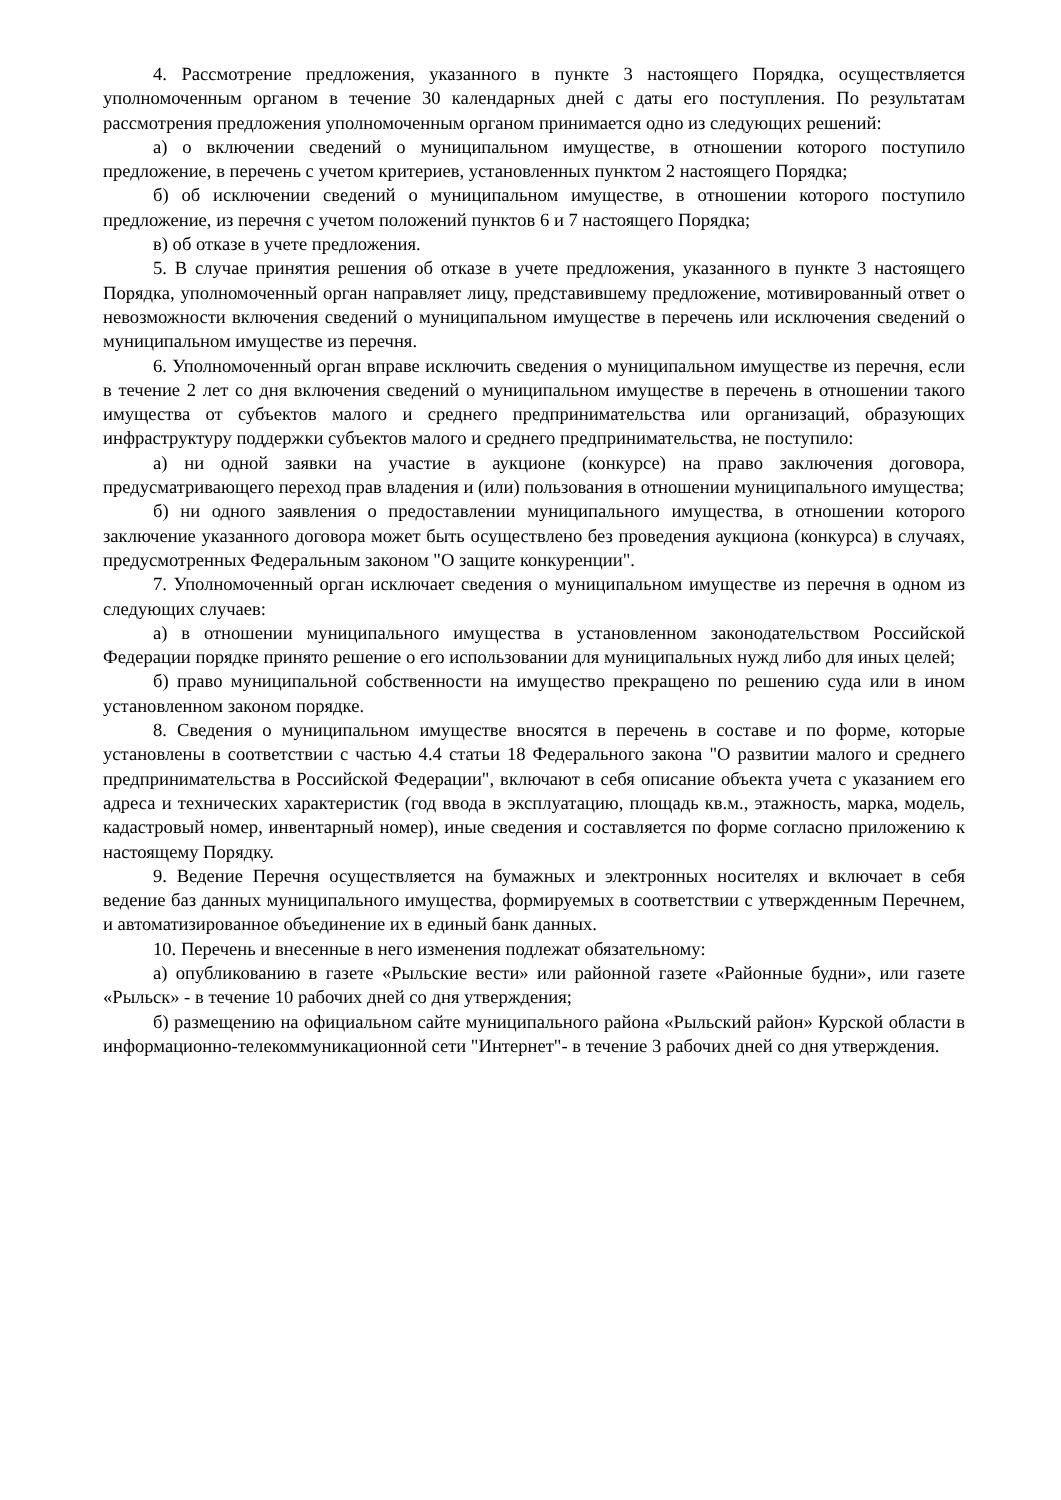4. Рассмотрение предложения, указанного в пункте 3 настоящего Порядка, осуществляется уполномоченным органом в течение 30 календарных дней с даты его поступления. По результатам рассмотрения предложения уполномоченным органом принимается одно из следующих решений:
а) о включении сведений о муниципальном имуществе, в отношении которого поступило предложение, в перечень с учетом критериев, установленных пунктом 2 настоящего Порядка;
б) об исключении сведений о муниципальном имуществе, в отношении которого поступило предложение, из перечня с учетом положений пунктов 6 и 7 настоящего Порядка;
в) об отказе в учете предложения.
5. В случае принятия решения об отказе в учете предложения, указанного в пункте 3 настоящего Порядка, уполномоченный орган направляет лицу, представившему предложение, мотивированный ответ о невозможности включения сведений о муниципальном имуществе в перечень или исключения сведений о муниципальном имуществе из перечня.
6. Уполномоченный орган вправе исключить сведения о муниципальном имуществе из перечня, если в течение 2 лет со дня включения сведений о муниципальном имуществе в перечень в отношении такого имущества от субъектов малого и среднего предпринимательства или организаций, образующих инфраструктуру поддержки субъектов малого и среднего предпринимательства, не поступило:
а) ни одной заявки на участие в аукционе (конкурсе) на право заключения договора, предусматривающего переход прав владения и (или) пользования в отношении муниципального имущества;
б) ни одного заявления о предоставлении муниципального имущества, в отношении которого заключение указанного договора может быть осуществлено без проведения аукциона (конкурса) в случаях, предусмотренных Федеральным законом "О защите конкуренции".
7. Уполномоченный орган исключает сведения о муниципальном имуществе из перечня в одном из следующих случаев:
а) в отношении муниципального имущества в установленном законодательством Российской Федерации порядке принято решение о его использовании для муниципальных нужд либо для иных целей;
б) право муниципальной собственности на имущество прекращено по решению суда или в ином установленном законом порядке.
8. Сведения о муниципальном имуществе вносятся в перечень в составе и по форме, которые установлены в соответствии с частью 4.4 статьи 18 Федерального закона "О развитии малого и среднего предпринимательства в Российской Федерации", включают в себя описание объекта учета с указанием его адреса и технических характеристик (год ввода в эксплуатацию, площадь кв.м., этажность, марка, модель, кадастровый номер, инвентарный номер), иные сведения и составляется по форме согласно приложению к настоящему Порядку.
9. Ведение Перечня осуществляется на бумажных и электронных носителях и включает в себя ведение баз данных муниципального имущества, формируемых в соответствии с утвержденным Перечнем, и автоматизированное объединение их в единый банк данных.
10. Перечень и внесенные в него изменения подлежат обязательному:
а) опубликованию в газете «Рыльские вести» или районной газете «Районные будни», или газете «Рыльск» - в течение 10 рабочих дней со дня утверждения;
б) размещению на официальном сайте муниципального района «Рыльский район» Курской области в информационно-телекоммуникационной сети "Интернет"- в течение 3 рабочих дней со дня утверждения.